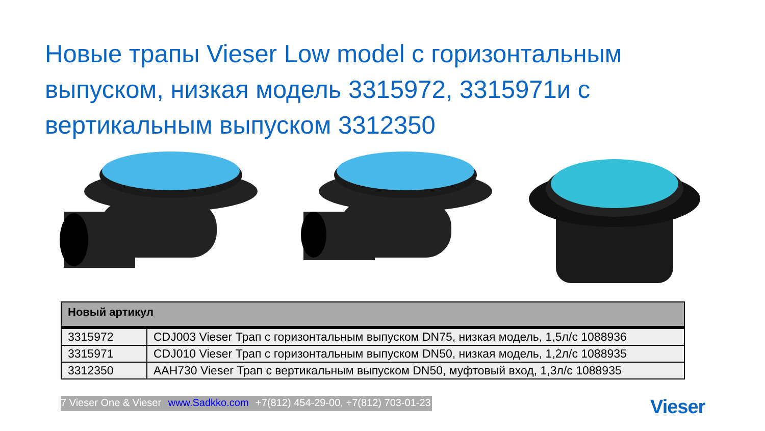Новые трапы Vieser Low model с горизонтальным выпуском, низкая модель 3315972, 3315971и с вертикальным выпуском 3312350
| Новый артикул | |
| --- | --- |
| 3315972 | CDJ003 Vieser Трап с горизонтальным выпуском DN75, низкая модель, 1,5л/с 1088936 |
| 3315971 | CDJ010 Vieser Трап с горизонтальным выпуском DN50, низкая модель, 1,2л/с 1088935 |
| 3312350 | AAH730 Vieser Трап с вертикальным выпуском DN50, муфтовый вход, 1,3л/с 1088935 |
7 Vieser One & Vieser www.Sadkko.com +7(812) 454-29-00, +7(812) 703-01-23
Vieser